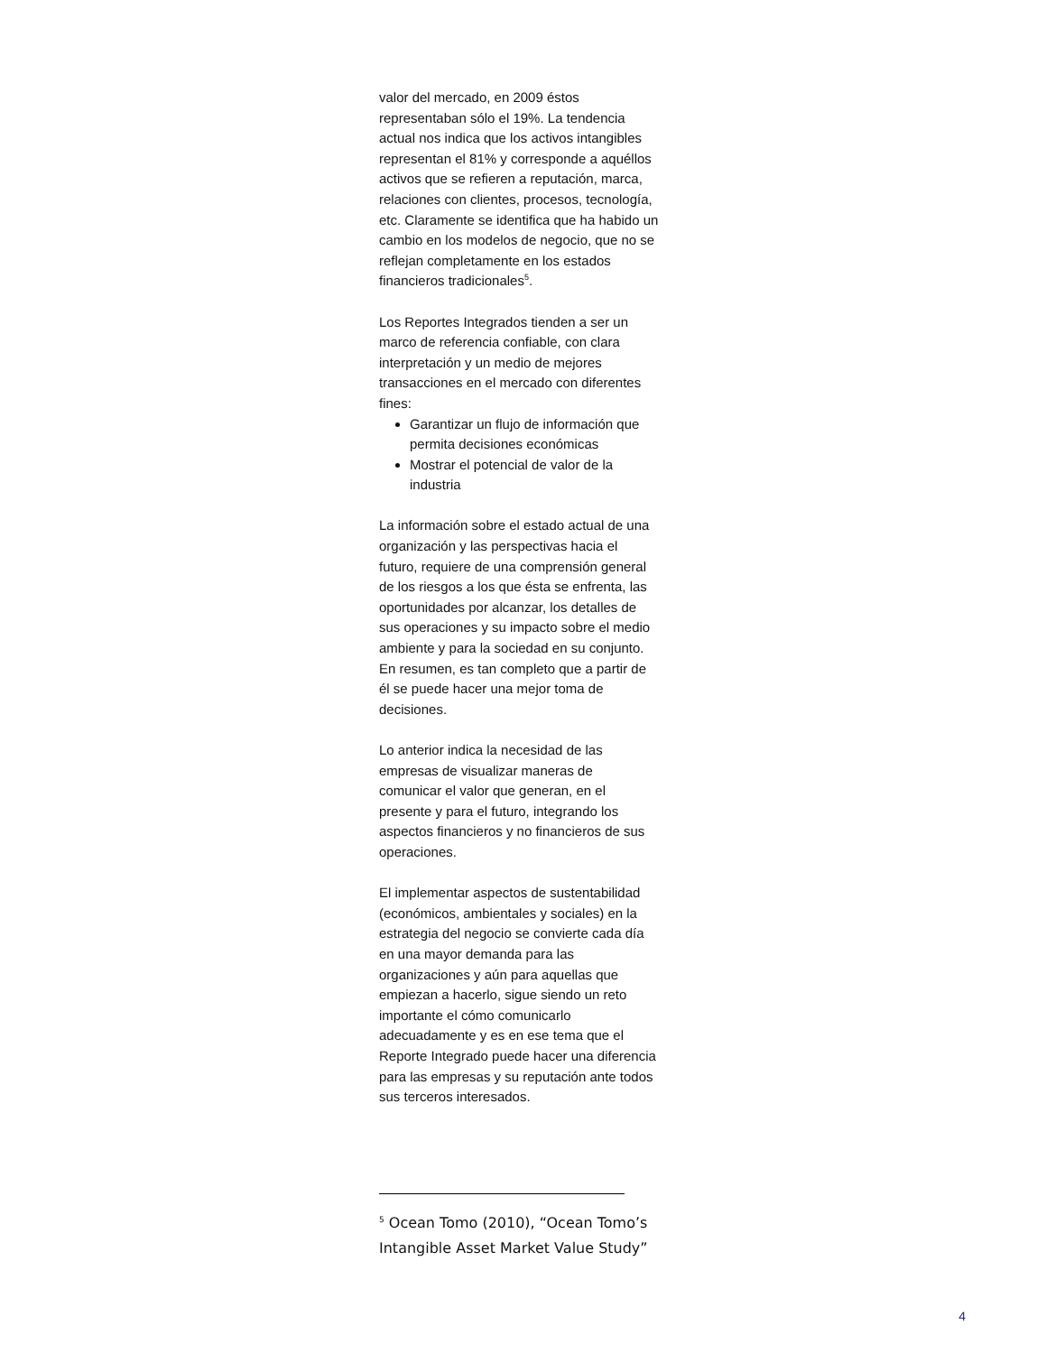valor del mercado, en 2009 éstos representaban sólo el 19%. La tendencia actual nos indica que los activos intangibles representan el 81% y corresponde a aquéllos activos que se refieren a reputación, marca, relaciones con clientes, procesos, tecnología, etc. Claramente se identifica que ha habido un cambio en los modelos de negocio, que no se reflejan completamente en los estados financieros tradicionales<sup>5</sup>.
Los Reportes Integrados tienden a ser un marco de referencia confiable, con clara interpretación y un medio de mejores transacciones en el mercado con diferentes fines:
Garantizar un flujo de información que permita decisiones económicas
Mostrar el potencial de valor de la industria
La información sobre el estado actual de una organización y las perspectivas hacia el futuro, requiere de una comprensión general de los riesgos a los que ésta se enfrenta, las oportunidades por alcanzar, los detalles de sus operaciones y su impacto sobre el medio ambiente y para la sociedad en su conjunto. En resumen, es tan completo que a partir de él se puede hacer una mejor toma de decisiones.
Lo anterior indica la necesidad de las empresas de visualizar maneras de comunicar el valor que generan, en el presente y para el futuro, integrando los aspectos financieros y no financieros de sus operaciones.
El implementar aspectos de sustentabilidad (económicos, ambientales y sociales) en la estrategia del negocio se convierte cada día en una mayor demanda para las organizaciones y aún para aquellas que empiezan a hacerlo, sigue siendo un reto importante el cómo comunicarlo adecuadamente y es en ese tema que el Reporte Integrado puede hacer una diferencia para las empresas y su reputación ante todos sus terceros interesados.
<sup>5</sup> Ocean Tomo (2010), “Ocean Tomo’s Intangible Asset Market Value Study”
4